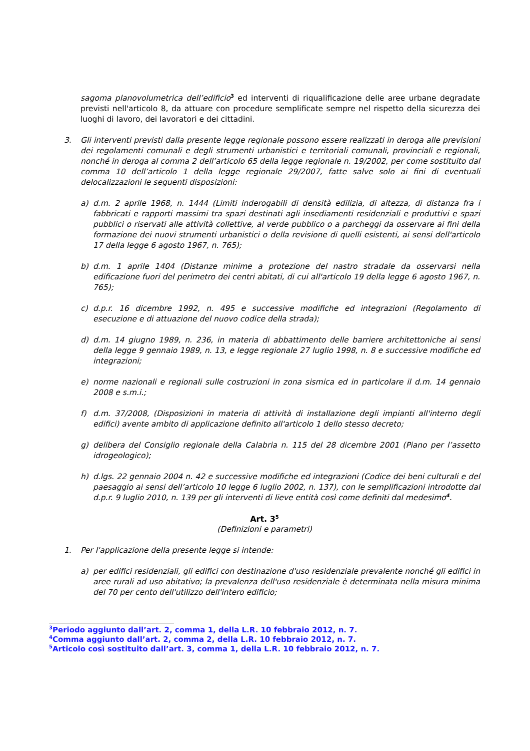sagoma planovolumetrica dell’edificio<sup>3</sup> ed interventi di riqualificazione delle aree urbane degradate previsti nell'articolo 8, da attuare con procedure semplificate sempre nel rispetto della sicurezza dei luoghi di lavoro, dei lavoratori e dei cittadini.
3. Gli interventi previsti dalla presente legge regionale possono essere realizzati in deroga alle previsioni dei regolamenti comunali e degli strumenti urbanistici e territoriali comunali, provinciali e regionali, nonché in deroga al comma 2 dell’articolo 65 della legge regionale n. 19/2002, per come sostituito dal comma 10 dell’articolo 1 della legge regionale 29/2007, fatte salve solo ai fini di eventuali delocalizzazioni le seguenti disposizioni:
a) d.m. 2 aprile 1968, n. 1444 (Limiti inderogabili di densità edilizia, di altezza, di distanza fra i fabbricati e rapporti massimi tra spazi destinati agli insediamenti residenziali e produttivi e spazi pubblici o riservati alle attività collettive, al verde pubblico o a parcheggi da osservare ai fini della formazione dei nuovi strumenti urbanistici o della revisione di quelli esistenti, ai sensi dell'articolo 17 della legge 6 agosto 1967, n. 765);
b) d.m. 1 aprile 1404 (Distanze minime a protezione del nastro stradale da osservarsi nella edificazione fuori del perimetro dei centri abitati, di cui all'articolo 19 della legge 6 agosto 1967, n. 765);
c) d.p.r. 16 dicembre 1992, n. 495 e successive modifiche ed integrazioni (Regolamento di esecuzione e di attuazione del nuovo codice della strada);
d) d.m. 14 giugno 1989, n. 236, in materia di abbattimento delle barriere architettoniche ai sensi della legge 9 gennaio 1989, n. 13, e legge regionale 27 luglio 1998, n. 8 e successive modifiche ed integrazioni;
e) norme nazionali e regionali sulle costruzioni in zona sismica ed in particolare il d.m. 14 gennaio 2008 e s.m.i.;
f) d.m. 37/2008, (Disposizioni in materia di attività di installazione degli impianti all'interno degli edifici) avente ambito di applicazione definito all'articolo 1 dello stesso decreto;
g) delibera del Consiglio regionale della Calabria n. 115 del 28 dicembre 2001 (Piano per l’assetto idrogeologico);
h) d.lgs. 22 gennaio 2004 n. 42 e successive modifiche ed integrazioni (Codice dei beni culturali e del paesaggio ai sensi dell’articolo 10 legge 6 luglio 2002, n. 137), con le semplificazioni introdotte dal d.p.r. 9 luglio 2010, n. 139 per gli interventi di lieve entità così come definiti dal medesimo<sup>4</sup>.
Art. 3<sup>5</sup>
(Definizioni e parametri)
1. Per l'applicazione della presente legge si intende:
a) per edifici residenziali, gli edifici con destinazione d'uso residenziale prevalente nonché gli edifici in aree rurali ad uso abitativo; la prevalenza dell'uso residenziale è determinata nella misura minima del 70 per cento dell'utilizzo dell'intero edificio;
<sup>3</sup> Periodo aggiunto dall’art. 2, comma 1, della L.R. 10 febbraio 2012, n. 7.
<sup>4</sup> Comma aggiunto dall’art. 2, comma 2, della L.R. 10 febbraio 2012, n. 7.
<sup>5</sup> Articolo così sostituito dall’art. 3, comma 1, della L.R. 10 febbraio 2012, n. 7.